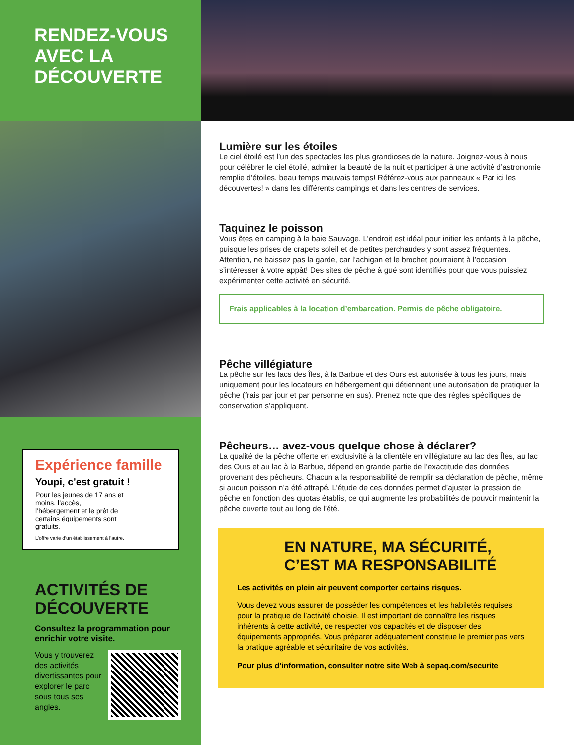RENDEZ-VOUS
AVEC LA
DÉCOUVERTE
Expérience famille
Youpi, c’est gratuit !
Pour les jeunes de 17 ans et moins, l’accès, l’hébergement et le prêt de certains équipements sont gratuits.
L’offre varie d’un établissement à l’autre.
ACTIVITÉS DE DÉCOUVERTE
Consultez la programmation pour enrichir votre visite.
Vous y trouverez des activités divertissantes pour explorer le parc sous tous ses angles.
Lumière sur les étoiles
Le ciel étoilé est l’un des spectacles les plus grandioses de la nature. Joignez-vous à nous pour célébrer le ciel étoilé, admirer la beauté de la nuit et participer à une activité d’astronomie remplie d’étoiles, beau temps mauvais temps! Référez-vous aux panneaux « Par ici les découvertes! » dans les différents campings et dans les centres de services.
Taquinez le poisson
Vous êtes en camping à la baie Sauvage. L’endroit est idéal pour initier les enfants à la pêche, puisque les prises de crapets soleil et de petites perchaudes y sont assez fréquentes. Attention, ne baissez pas la garde, car l’achigan et le brochet pourraient à l’occasion s’intéresser à votre appât! Des sites de pêche à gué sont identifiés pour que vous puissiez expérimenter cette activité en sécurité.
Frais applicables à la location d’embarcation. Permis de pêche obligatoire.
Pêche villégiature
La pêche sur les lacs des Îles, à la Barbue et des Ours est autorisée à tous les jours, mais uniquement pour les locateurs en hébergement qui détiennent une autorisation de pratiquer la pêche (frais par jour et par personne en sus). Prenez note que des règles spécifiques de conservation s’appliquent.
Pêcheurs… avez-vous quelque chose à déclarer?
La qualité de la pêche offerte en exclusivité à la clientèle en villégiature au lac des Îles, au lac des Ours et au lac à la Barbue, dépend en grande partie de l’exactitude des données provenant des pêcheurs. Chacun a la responsabilité de remplir sa déclaration de pêche, même si aucun poisson n’a été attrapé. L’étude de ces données permet d’ajuster la pression de pêche en fonction des quotas établis, ce qui augmente les probabilités de pouvoir maintenir la pêche ouverte tout au long de l’été.
EN NATURE, MA SÉCURITÉ, C’EST MA RESPONSABILITÉ
Les activités en plein air peuvent comporter certains risques.
Vous devez vous assurer de posséder les compétences et les habiletés requises pour la pratique de l’activité choisie. Il est important de connaître les risques inhérents à cette activité, de respecter vos capacités et de disposer des équipements appropriés. Vous préparer adéquatement constitue le premier pas vers la pratique agréable et sécuritaire de vos activités.
Pour plus d’information, consulter notre site Web à sepaq.com/securite